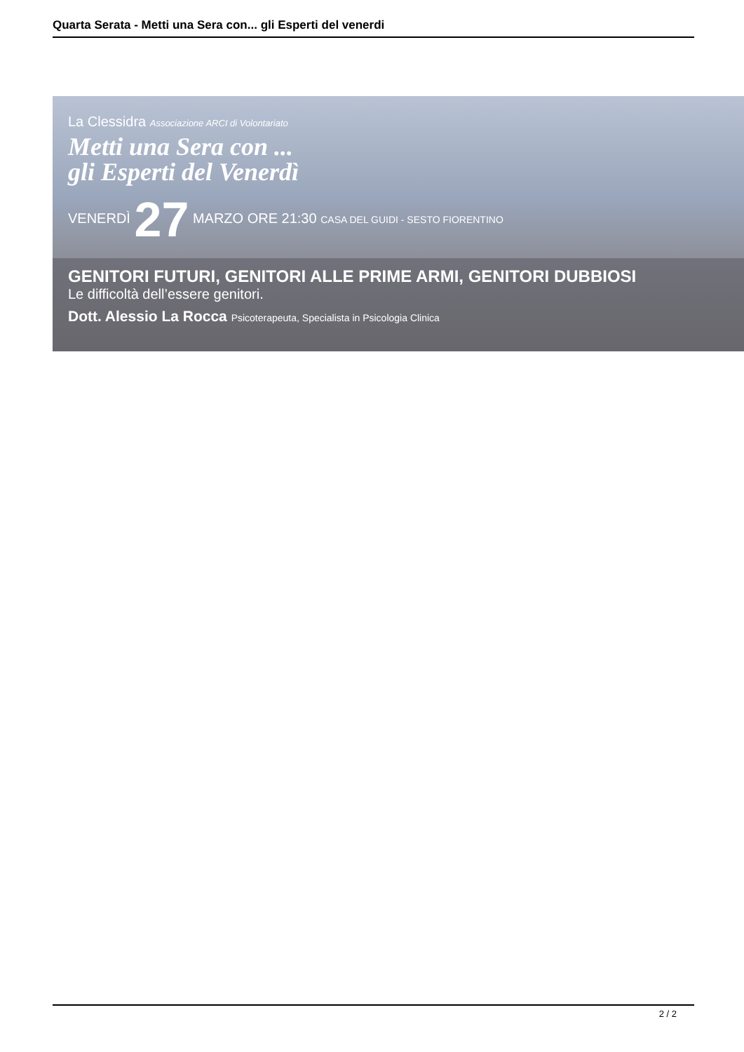Quarta Serata - Metti una Sera con... gli Esperti del venerdi
La Clessidra Associazione ARCI di Volontariato
Metti una Sera con ...
gli Esperti del Venerdì
VENERDÌ 27 MARZO ORE 21:30 CASA DEL GUIDI - SESTO FIORENTINO
GENITORI FUTURI, GENITORI ALLE PRIME ARMI, GENITORI DUBBIOSI
Le difficoltà dell’essere genitori.
Dott. Alessio La Rocca Psicoterapeuta, Specialista in Psicologia Clinica
2 / 2